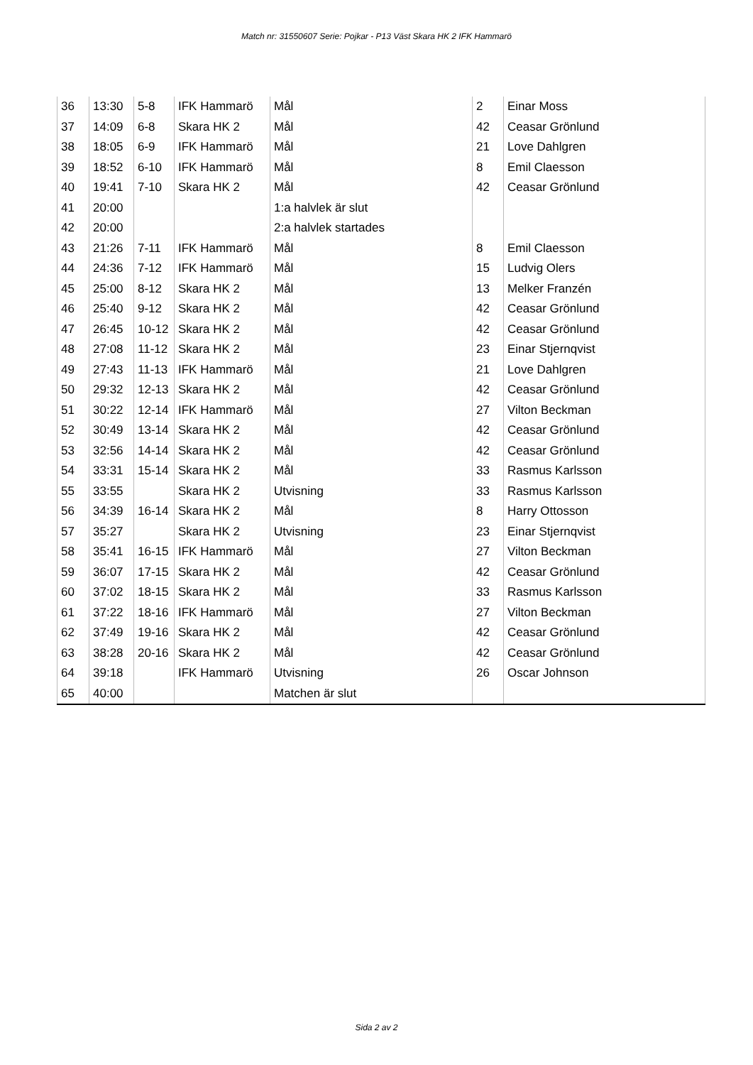Match nr: 31550607 Serie: Pojkar - P13 Väst Skara HK 2 IFK Hammarö
| 36 | 13:30 | 5-8 | IFK Hammarö | Mål | 2 | Einar Moss |
| 37 | 14:09 | 6-8 | Skara HK 2 | Mål | 42 | Ceasar Grönlund |
| 38 | 18:05 | 6-9 | IFK Hammarö | Mål | 21 | Love Dahlgren |
| 39 | 18:52 | 6-10 | IFK Hammarö | Mål | 8 | Emil Claesson |
| 40 | 19:41 | 7-10 | Skara HK 2 | Mål | 42 | Ceasar Grönlund |
| 41 | 20:00 | | | 1:a halvlek är slut | | |
| 42 | 20:00 | | | 2:a halvlek startades | | |
| 43 | 21:26 | 7-11 | IFK Hammarö | Mål | 8 | Emil Claesson |
| 44 | 24:36 | 7-12 | IFK Hammarö | Mål | 15 | Ludvig Olers |
| 45 | 25:00 | 8-12 | Skara HK 2 | Mål | 13 | Melker Franzén |
| 46 | 25:40 | 9-12 | Skara HK 2 | Mål | 42 | Ceasar Grönlund |
| 47 | 26:45 | 10-12 | Skara HK 2 | Mål | 42 | Ceasar Grönlund |
| 48 | 27:08 | 11-12 | Skara HK 2 | Mål | 23 | Einar Stjernqvist |
| 49 | 27:43 | 11-13 | IFK Hammarö | Mål | 21 | Love Dahlgren |
| 50 | 29:32 | 12-13 | Skara HK 2 | Mål | 42 | Ceasar Grönlund |
| 51 | 30:22 | 12-14 | IFK Hammarö | Mål | 27 | Vilton Beckman |
| 52 | 30:49 | 13-14 | Skara HK 2 | Mål | 42 | Ceasar Grönlund |
| 53 | 32:56 | 14-14 | Skara HK 2 | Mål | 42 | Ceasar Grönlund |
| 54 | 33:31 | 15-14 | Skara HK 2 | Mål | 33 | Rasmus Karlsson |
| 55 | 33:55 | | Skara HK 2 | Utvisning | 33 | Rasmus Karlsson |
| 56 | 34:39 | 16-14 | Skara HK 2 | Mål | 8 | Harry Ottosson |
| 57 | 35:27 | | Skara HK 2 | Utvisning | 23 | Einar Stjernqvist |
| 58 | 35:41 | 16-15 | IFK Hammarö | Mål | 27 | Vilton Beckman |
| 59 | 36:07 | 17-15 | Skara HK 2 | Mål | 42 | Ceasar Grönlund |
| 60 | 37:02 | 18-15 | Skara HK 2 | Mål | 33 | Rasmus Karlsson |
| 61 | 37:22 | 18-16 | IFK Hammarö | Mål | 27 | Vilton Beckman |
| 62 | 37:49 | 19-16 | Skara HK 2 | Mål | 42 | Ceasar Grönlund |
| 63 | 38:28 | 20-16 | Skara HK 2 | Mål | 42 | Ceasar Grönlund |
| 64 | 39:18 | | IFK Hammarö | Utvisning | 26 | Oscar Johnson |
| 65 | 40:00 | | | Matchen är slut | | |
Sida 2 av 2